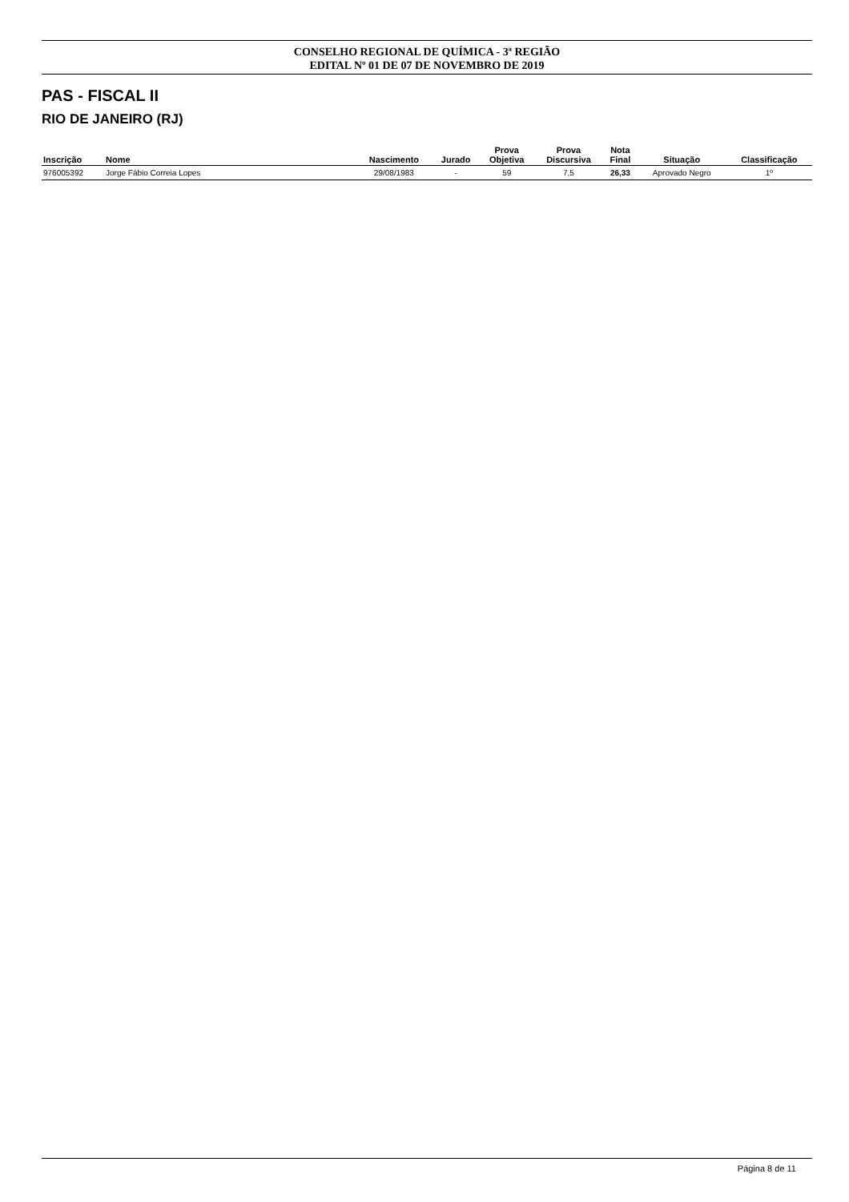CONSELHO REGIONAL DE QUÍMICA - 3ª REGIÃO
EDITAL Nº 01 DE 07 DE NOVEMBRO DE 2019
PAS - FISCAL II
RIO DE JANEIRO (RJ)
| Inscrição | Nome | Nascimento | Jurado | Prova Objetiva | Prova Discursiva | Nota Final | Situação | Classificação |
| --- | --- | --- | --- | --- | --- | --- | --- | --- |
| 976005392 | Jorge Fábio Correia Lopes | 29/08/1983 | - | 59 | 7,5 | 26,33 | Aprovado Negro | 1º |
Página 8 de 11